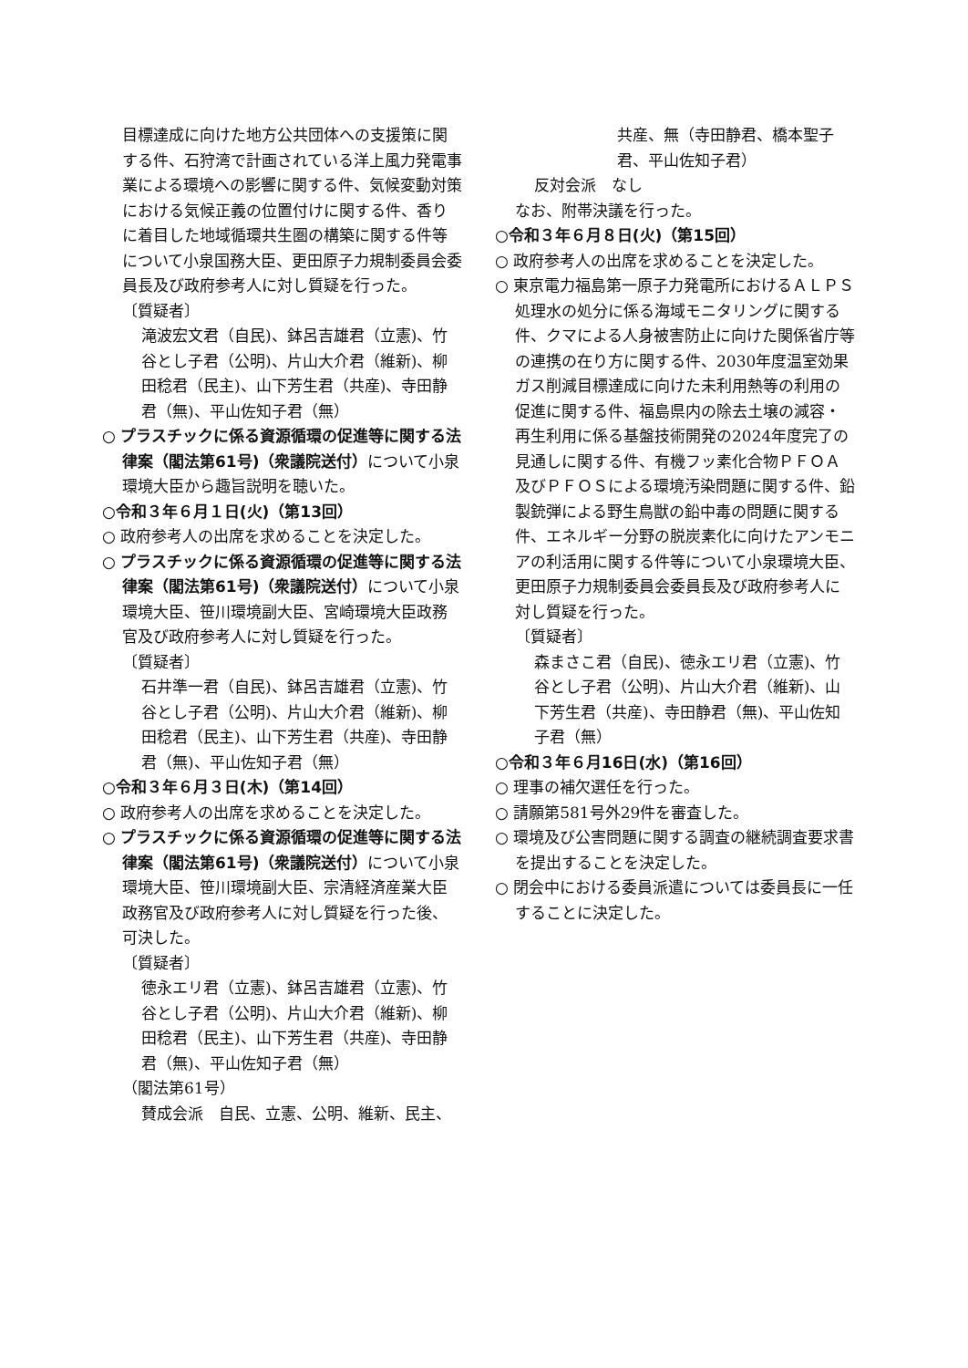目標達成に向けた地方公共団体への支援策に関する件、石狩湾で計画されている洋上風力発電事業による環境への影響に関する件、気候変動対策における気候正義の位置付けに関する件、香りに着目した地域循環共生圏の構築に関する件等について小泉国務大臣、更田原子力規制委員会委員長及び政府参考人に対し質疑を行った。
〔質疑者〕
滝波宏文君（自民)、鉢呂吉雄君（立憲)、竹谷とし子君（公明)、片山大介君（維新)、柳田稔君（民主)、山下芳生君（共産)、寺田静君（無)、平山佐知子君（無）
○ プラスチックに係る資源循環の促進等に関する法律案（閣法第61号)（衆議院送付）について小泉環境大臣から趣旨説明を聴いた。
○令和３年６月１日(火)（第13回）
○ 政府参考人の出席を求めることを決定した。
○ プラスチックに係る資源循環の促進等に関する法律案（閣法第61号)（衆議院送付）について小泉環境大臣、笹川環境副大臣、宮崎環境大臣政務官及び政府参考人に対し質疑を行った。
〔質疑者〕
石井準一君（自民)、鉢呂吉雄君（立憲)、竹谷とし子君（公明)、片山大介君（維新)、柳田稔君（民主)、山下芳生君（共産)、寺田静君（無)、平山佐知子君（無）
○令和３年６月３日(木)（第14回）
○ 政府参考人の出席を求めることを決定した。
○ プラスチックに係る資源循環の促進等に関する法律案（閣法第61号)（衆議院送付）について小泉環境大臣、笹川環境副大臣、宗清経済産業大臣政務官及び政府参考人に対し質疑を行った後、可決した。
〔質疑者〕
徳永エリ君（立憲)、鉢呂吉雄君（立憲)、竹谷とし子君（公明)、片山大介君（維新)、柳田稔君（民主)、山下芳生君（共産)、寺田静君（無)、平山佐知子君（無）
（閣法第61号）
賛成会派　自民、立憲、公明、維新、民主、
共産、無（寺田静君、橋本聖子君、平山佐知子君）
反対会派　なし
なお、附帯決議を行った。
○令和３年６月８日(火)（第15回）
○ 政府参考人の出席を求めることを決定した。
○ 東京電力福島第一原子力発電所におけるＡＬＰＳ処理水の処分に係る海域モニタリングに関する件、クマによる人身被害防止に向けた関係省庁等の連携の在り方に関する件、2030年度温室効果ガス削減目標達成に向けた未利用熱等の利用の促進に関する件、福島県内の除去土壌の減容・再生利用に係る基盤技術開発の2024年度完了の見通しに関する件、有機フッ素化合物ＰＦＯＡ及びＰＦＯＳによる環境汚染問題に関する件、鉛製銃弾による野生鳥獣の鉛中毒の問題に関する件、エネルギー分野の脱炭素化に向けたアンモニアの利活用に関する件等について小泉環境大臣、更田原子力規制委員会委員長及び政府参考人に対し質疑を行った。
〔質疑者〕
森まさこ君（自民)、徳永エリ君（立憲)、竹谷とし子君（公明)、片山大介君（維新)、山下芳生君（共産)、寺田静君（無)、平山佐知子君（無）
○令和３年６月16日(水)（第16回）
○ 理事の補欠選任を行った。
○ 請願第581号外29件を審査した。
○ 環境及び公害問題に関する調査の継続調査要求書を提出することを決定した。
○ 閉会中における委員派遣については委員長に一任することに決定した。